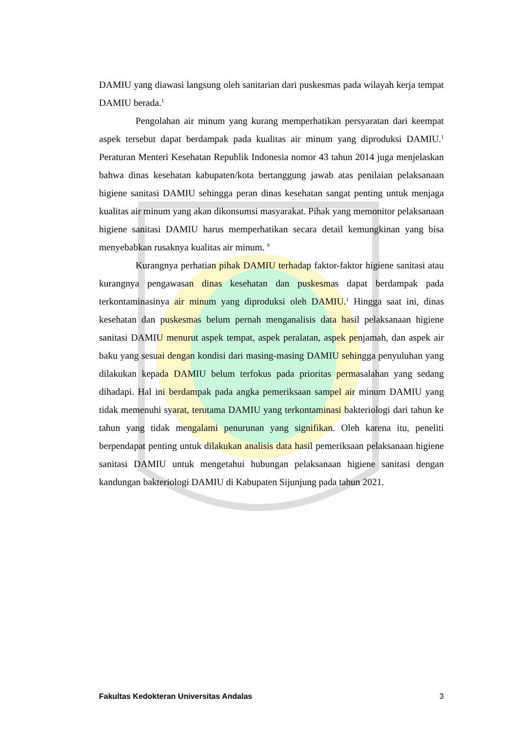DAMIU yang diawasi langsung oleh sanitarian dari puskesmas pada wilayah kerja tempat DAMIU berada.<sup>1</sup>
Pengolahan air minum yang kurang memperhatikan persyaratan dari keempat aspek tersebut dapat berdampak pada kualitas air minum yang diproduksi DAMIU.<sup>1</sup> Peraturan Menteri Kesehatan Republik Indonesia nomor 43 tahun 2014 juga menjelaskan bahwa dinas kesehatan kabupaten/kota bertanggung jawab atas penilaian pelaksanaan higiene sanitasi DAMIU sehingga peran dinas kesehatan sangat penting untuk menjaga kualitas air minum yang akan dikonsumsi masyarakat. Pihak yang memonitor pelaksanaan higiene sanitasi DAMIU harus memperhatikan secara detail kemungkinan yang bisa menyebabkan rusaknya kualitas air minum. <sup>8</sup>
Kurangnya perhatian pihak DAMIU terhadap faktor-faktor higiene sanitasi atau kurangnya pengawasan dinas kesehatan dan puskesmas dapat berdampak pada terkontaminasinya air minum yang diproduksi oleh DAMIU.<sup>1</sup> Hingga saat ini, dinas kesehatan dan puskesmas belum pernah menganalisis data hasil pelaksanaan higiene sanitasi DAMIU menurut aspek tempat, aspek peralatan, aspek penjamah, dan aspek air baku yang sesuai dengan kondisi dari masing-masing DAMIU sehingga penyuluhan yang dilakukan kepada DAMIU belum terfokus pada prioritas permasalahan yang sedang dihadapi. Hal ini berdampak pada angka pemeriksaan sampel air minum DAMIU yang tidak memenuhi syarat, terutama DAMIU yang terkontaminasi bakteriologi dari tahun ke tahun yang tidak mengalami penurunan yang signifikan. Oleh karena itu, peneliti berpendapat penting untuk dilakukan analisis data hasil pemeriksaan pelaksanaan higiene sanitasi DAMIU untuk mengetahui hubungan pelaksanaan higiene sanitasi dengan kandungan bakteriologi DAMIU di Kabupaten Sijunjung pada tahun 2021.
Fakultas Kedokteran Universitas Andalas 3